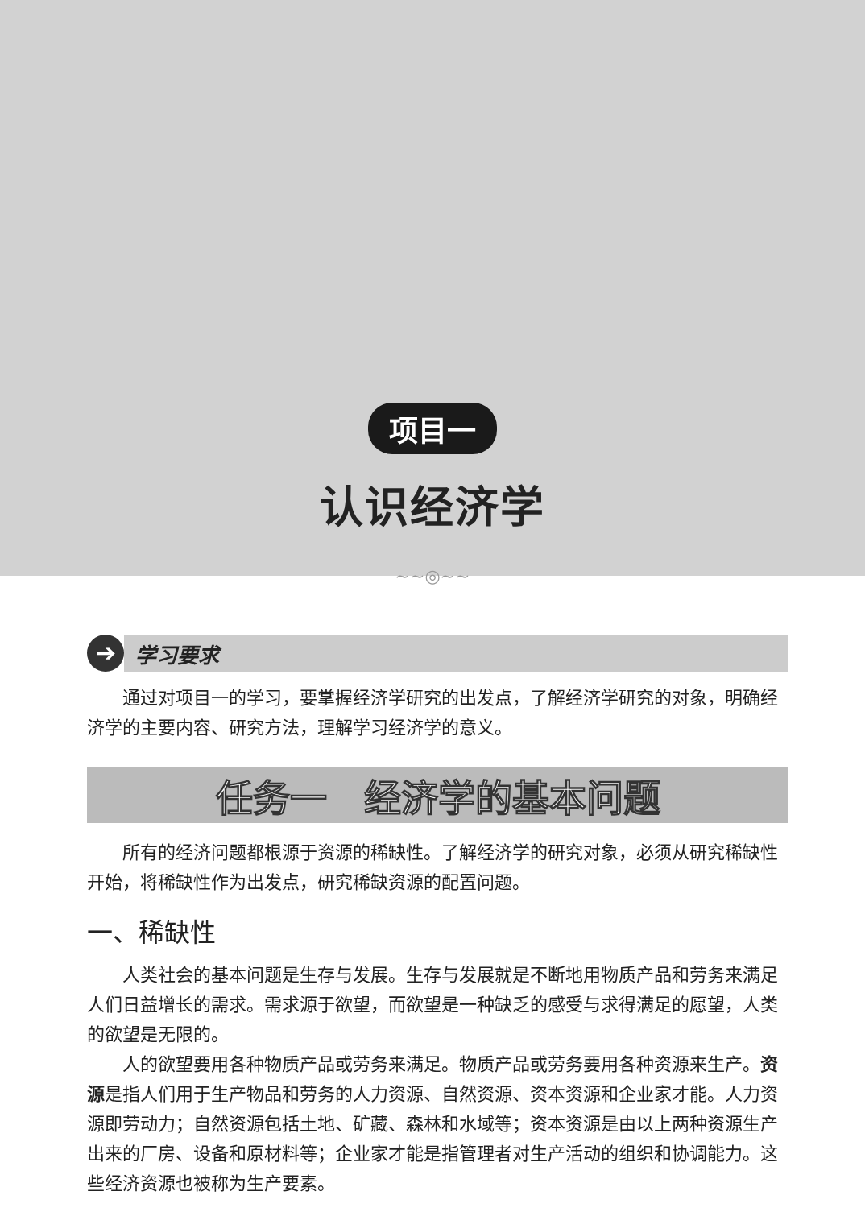项目一
认识经济学
~~◎~~
➔
学习要求
通过对项目一的学习，要掌握经济学研究的出发点，了解经济学研究的对象，明确经济学的主要内容、研究方法，理解学习经济学的意义。
任务一　经济学的基本问题
所有的经济问题都根源于资源的稀缺性。了解经济学的研究对象，必须从研究稀缺性开始，将稀缺性作为出发点，研究稀缺资源的配置问题。
一、稀缺性
人类社会的基本问题是生存与发展。生存与发展就是不断地用物质产品和劳务来满足人们日益增长的需求。需求源于欲望，而欲望是一种缺乏的感受与求得满足的愿望，人类的欲望是无限的。
人的欲望要用各种物质产品或劳务来满足。物质产品或劳务要用各种资源来生产。资源是指人们用于生产物品和劳务的人力资源、自然资源、资本资源和企业家才能。人力资源即劳动力；自然资源包括土地、矿藏、森林和水域等；资本资源是由以上两种资源生产出来的厂房、设备和原材料等；企业家才能是指管理者对生产活动的组织和协调能力。这些经济资源也被称为生产要素。